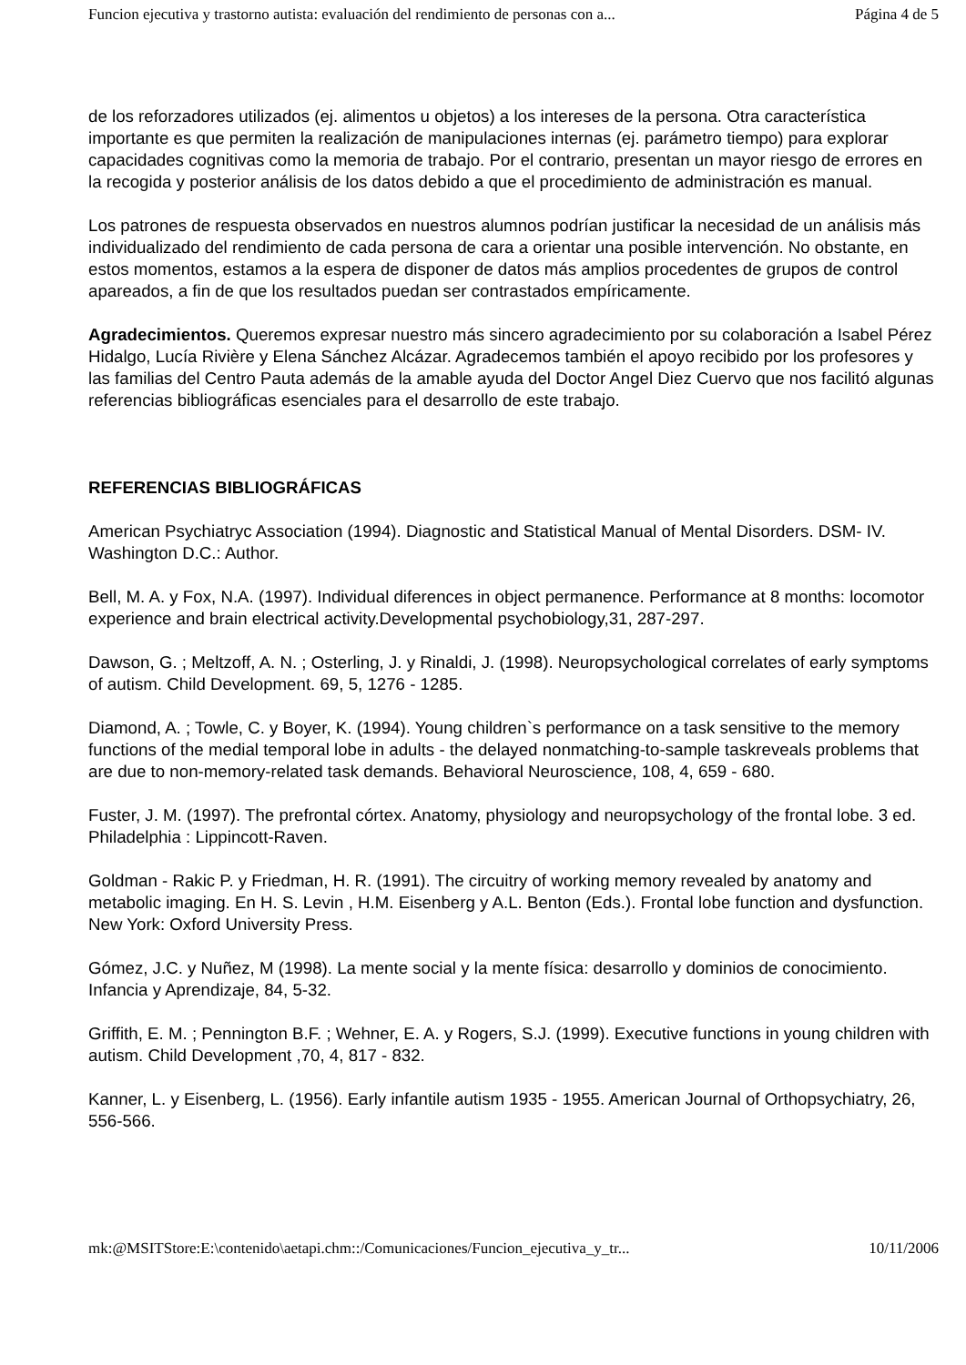Funcion ejecutiva y trastorno autista: evaluación del rendimiento de personas con a... Página 4 de 5
de los reforzadores utilizados (ej. alimentos u objetos) a los intereses de la persona. Otra característica importante es que permiten la realización de manipulaciones internas (ej. parámetro tiempo) para explorar capacidades cognitivas como la memoria de trabajo. Por el contrario, presentan un mayor riesgo de errores en la recogida y posterior análisis de los datos debido a que el procedimiento de administración es manual.
Los patrones de respuesta observados en nuestros alumnos podrían justificar la necesidad de un análisis más individualizado del rendimiento de cada persona de cara a orientar una posible intervención. No obstante, en estos momentos, estamos a la espera de disponer de datos más amplios procedentes de grupos de control apareados, a fin de que los resultados puedan ser contrastados empíricamente.
Agradecimientos. Queremos expresar nuestro más sincero agradecimiento por su colaboración a Isabel Pérez Hidalgo, Lucía Rivière y Elena Sánchez Alcázar. Agradecemos también el apoyo recibido por los profesores y las familias del Centro Pauta además de la amable ayuda del Doctor Angel Diez Cuervo que nos facilitó algunas referencias bibliográficas esenciales para el desarrollo de este trabajo.
REFERENCIAS BIBLIOGRÁFICAS
American Psychiatryc Association (1994). Diagnostic and Statistical Manual of Mental Disorders. DSM- IV. Washington D.C.: Author.
Bell, M. A. y Fox, N.A. (1997). Individual diferences in object permanence. Performance at 8 months: locomotor experience and brain electrical activity.Developmental psychobiology,31, 287-297.
Dawson, G. ; Meltzoff, A. N. ; Osterling, J. y Rinaldi, J. (1998). Neuropsychological correlates of early symptoms of autism. Child Development. 69, 5, 1276 - 1285.
Diamond, A. ; Towle, C. y Boyer, K. (1994). Young children`s performance on a task sensitive to the memory functions of the medial temporal lobe in adults - the delayed nonmatching-to-sample taskreveals problems that are due to non-memory-related task demands. Behavioral Neuroscience, 108, 4, 659 - 680.
Fuster, J. M. (1997). The prefrontal córtex. Anatomy, physiology and neuropsychology of the frontal lobe. 3 ed. Philadelphia : Lippincott-Raven.
Goldman - Rakic P. y Friedman, H. R. (1991). The circuitry of working memory revealed by anatomy and metabolic imaging. En H. S. Levin , H.M. Eisenberg y A.L. Benton (Eds.). Frontal lobe function and dysfunction. New York: Oxford University Press.
Gómez, J.C. y Nuñez, M (1998). La mente social y la mente física: desarrollo y dominios de conocimiento. Infancia y Aprendizaje, 84, 5-32.
Griffith, E. M. ; Pennington B.F. ; Wehner, E. A. y Rogers, S.J. (1999). Executive functions in young children with autism. Child Development ,70, 4, 817 - 832.
Kanner, L. y Eisenberg, L. (1956). Early infantile autism 1935 - 1955. American Journal of Orthopsychiatry, 26, 556-566.
mk:@MSITStore:E:\contenido\aetapi.chm::/Comunicaciones/Funcion_ejecutiva_y_tr... 10/11/2006